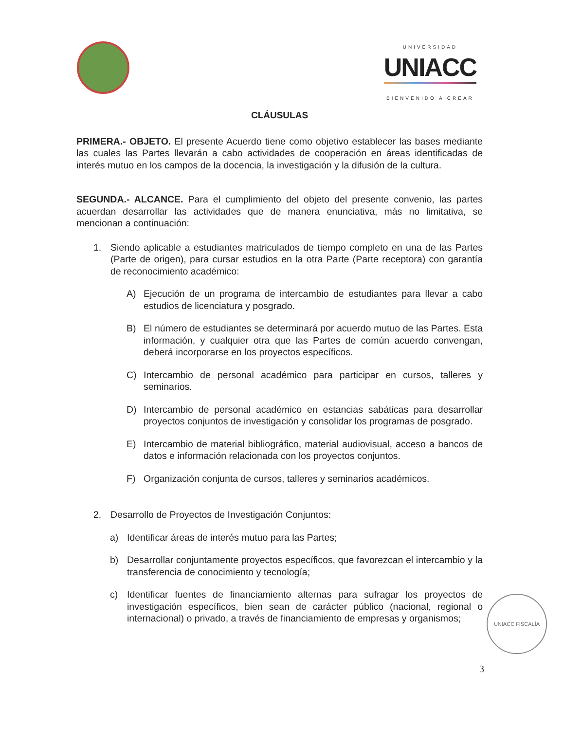UNIVERSIDAD
UNIACC
BIENVENIDO A CREAR
CLÁUSULAS
PRIMERA.- OBJETO. El presente Acuerdo tiene como objetivo establecer las bases mediante las cuales las Partes llevarán a cabo actividades de cooperación en áreas identificadas de interés mutuo en los campos de la docencia, la investigación y la difusión de la cultura.
SEGUNDA.- ALCANCE. Para el cumplimiento del objeto del presente convenio, las partes acuerdan desarrollar las actividades que de manera enunciativa, más no limitativa, se mencionan a continuación:
1. Siendo aplicable a estudiantes matriculados de tiempo completo en una de las Partes (Parte de origen), para cursar estudios en la otra Parte (Parte receptora) con garantía de reconocimiento académico:
A) Ejecución de un programa de intercambio de estudiantes para llevar a cabo estudios de licenciatura y posgrado.
B) El número de estudiantes se determinará por acuerdo mutuo de las Partes. Esta información, y cualquier otra que las Partes de común acuerdo convengan, deberá incorporarse en los proyectos específicos.
C) Intercambio de personal académico para participar en cursos, talleres y seminarios.
D) Intercambio de personal académico en estancias sabáticas para desarrollar proyectos conjuntos de investigación y consolidar los programas de posgrado.
E) Intercambio de material bibliográfico, material audiovisual, acceso a bancos de datos e información relacionada con los proyectos conjuntos.
F) Organización conjunta de cursos, talleres y seminarios académicos.
2. Desarrollo de Proyectos de Investigación Conjuntos:
a) Identificar áreas de interés mutuo para las Partes;
b) Desarrollar conjuntamente proyectos específicos, que favorezcan el intercambio y la transferencia de conocimiento y tecnología;
c) Identificar fuentes de financiamiento alternas para sufragar los proyectos de investigación específicos, bien sean de carácter público (nacional, regional o internacional) o privado, a través de financiamiento de empresas y organismos;
UNIACC FISCALÍA
3